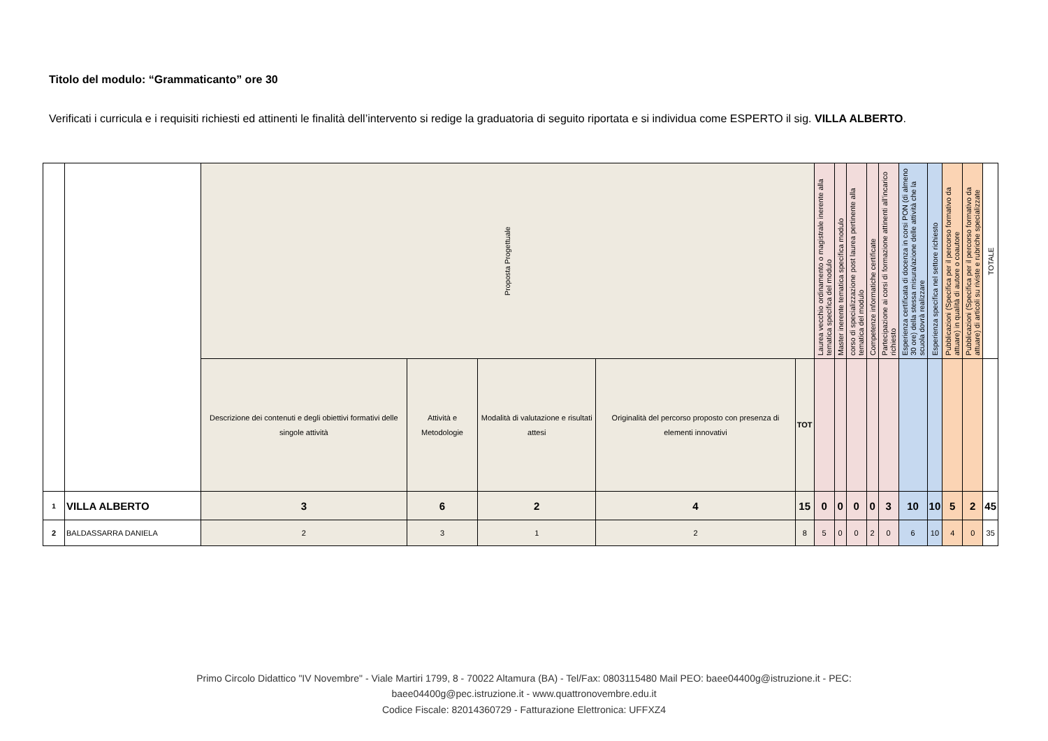Titolo del modulo: “Grammaticanto” ore 30
Verificati i curricula e i requisiti richiesti ed attinenti le finalità dell’intervento si redige la graduatoria di seguito riportata e si individua come ESPERTO il sig. VILLA ALBERTO.
| | | Proposta Progettuale | | | | | Laurea vecchio ordinamento o magistrale inerente alla tematica specifica del modulo | Master inerente tematica specifica modulo | corso di specializzazione post laurea pertinente alla tematica del modulo | Competenze informatiche certificate | Partecipazione ai corsi di formazione attinenti all’incarico richiesto | Esperienza certificata di docenza in corsi PON (di almeno 30 ore) della stessa misura/azione delle attività che la scuola dovrà realizzare | Esperienza specifica nel settore richiesto | Pubblicazioni (Specifica per il percorso formativo da attuare) in qualità di autore o coautore | Pubblicazioni (Specifica per il percorso formativo da attuare) di articoli su riviste e rubriche specializzate | TOTALE |
| --- | --- | --- | --- | --- | --- | --- | --- | --- | --- | --- | --- | --- | --- | --- | --- | --- |
| | | Descrizione dei contenuti e degli obiettivi formativi delle singole attività | Attività e Metodologie | Modalità di valutazione e risultati attesi | Originalità del percorso proposto con presenza di elementi innovativi | TOT | | | | | | | | | | |
| 1 | VILLA ALBERTO | 3 | 6 | 2 | 4 | 15 | 0 | 0 | 0 | 0 | 3 | 10 | 10 | 5 | 2 | 45 |
| 2 | BALDASSARRA DANIELA | 2 | 3 | 1 | 2 | 8 | 5 | 0 | 0 | 2 | 0 | 6 | 10 | 4 | 0 | 35 |
Primo Circolo Didattico "IV Novembre" - Viale Martiri 1799, 8 - 70022 Altamura (BA) - Tel/Fax: 0803115480 Mail PEO: baee04400g@istruzione.it - PEC:
baee04400g@pec.istruzione.it - www.quattronovembre.edu.it
Codice Fiscale: 82014360729 - Fatturazione Elettronica: UFFXZ4